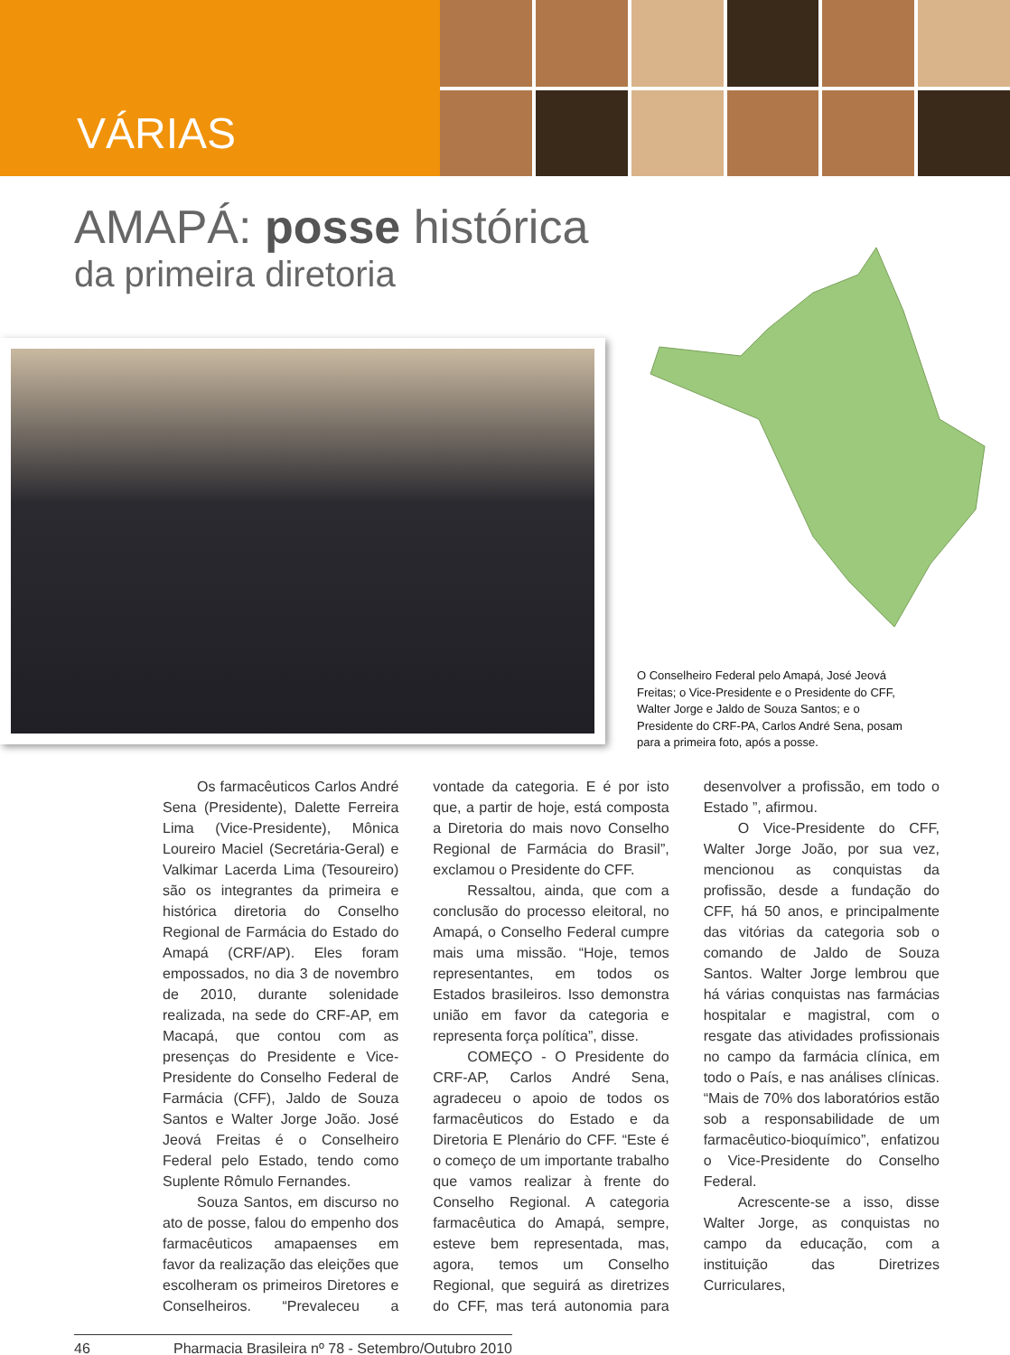VÁRIAS
AMAPÁ: posse histórica
da primeira diretoria
O Conselheiro Federal pelo Amapá, José Jeová Freitas; o Vice-Presidente e o Presidente do CFF, Walter Jorge e Jaldo de Souza Santos; e o Presidente do CRF-PA, Carlos André Sena, posam para a primeira foto, após a posse.
Os farmacêuticos Carlos André Sena (Presidente), Dalette Ferreira Lima (Vice-Presidente), Mônica Loureiro Maciel (Secretária-Geral) e Valkimar Lacerda Lima (Tesoureiro) são os integrantes da primeira e histórica diretoria do Conselho Regional de Farmácia do Estado do Amapá (CRF/AP). Eles foram empossados, no dia 3 de novembro de 2010, durante solenidade realizada, na sede do CRF-AP, em Macapá, que contou com as presenças do Presidente e Vice-Presidente do Conselho Federal de Farmácia (CFF), Jaldo de Souza Santos e Walter Jorge João. José Jeová Freitas é o Conselheiro Federal pelo Estado, tendo como Suplente Rômulo Fernandes.
Souza Santos, em discurso no ato de posse, falou do empenho dos farmacêuticos amapaenses em favor da realização das eleições que escolheram os primeiros Diretores e Conselheiros. “Prevaleceu a vontade da categoria. E é por isto que, a partir de hoje, está composta a Diretoria do mais novo Conselho Regional de Farmácia do Brasil”, exclamou o Presidente do CFF.
Ressaltou, ainda, que com a conclusão do processo eleitoral, no Amapá, o Conselho Federal cumpre mais uma missão. “Hoje, temos representantes, em todos os Estados brasileiros. Isso demonstra união em favor da categoria e representa força política”, disse.
COMEÇO - O Presidente do CRF-AP, Carlos André Sena, agradeceu o apoio de todos os farmacêuticos do Estado e da Diretoria E Plenário do CFF. “Este é o começo de um importante trabalho que vamos realizar à frente do Conselho Regional. A categoria farmacêutica do Amapá, sempre, esteve bem representada, mas, agora, temos um Conselho Regional, que seguirá as diretrizes do CFF, mas terá autonomia para desenvolver a profissão, em todo o Estado ”, afirmou.
O Vice-Presidente do CFF, Walter Jorge João, por sua vez, mencionou as conquistas da profissão, desde a fundação do CFF, há 50 anos, e principalmente das vitórias da categoria sob o comando de Jaldo de Souza Santos. Walter Jorge lembrou que há várias conquistas nas farmácias hospitalar e magistral, com o resgate das atividades profissionais no campo da farmácia clínica, em todo o País, e nas análises clínicas. “Mais de 70% dos laboratórios estão sob a responsabilidade de um farmacêutico-bioquímico”, enfatizou o Vice-Presidente do Conselho Federal.
Acrescente-se a isso, disse Walter Jorge, as conquistas no campo da educação, com a instituição das Diretrizes Curriculares,
46 Pharmacia Brasileira nº 78 - Setembro/Outubro 2010